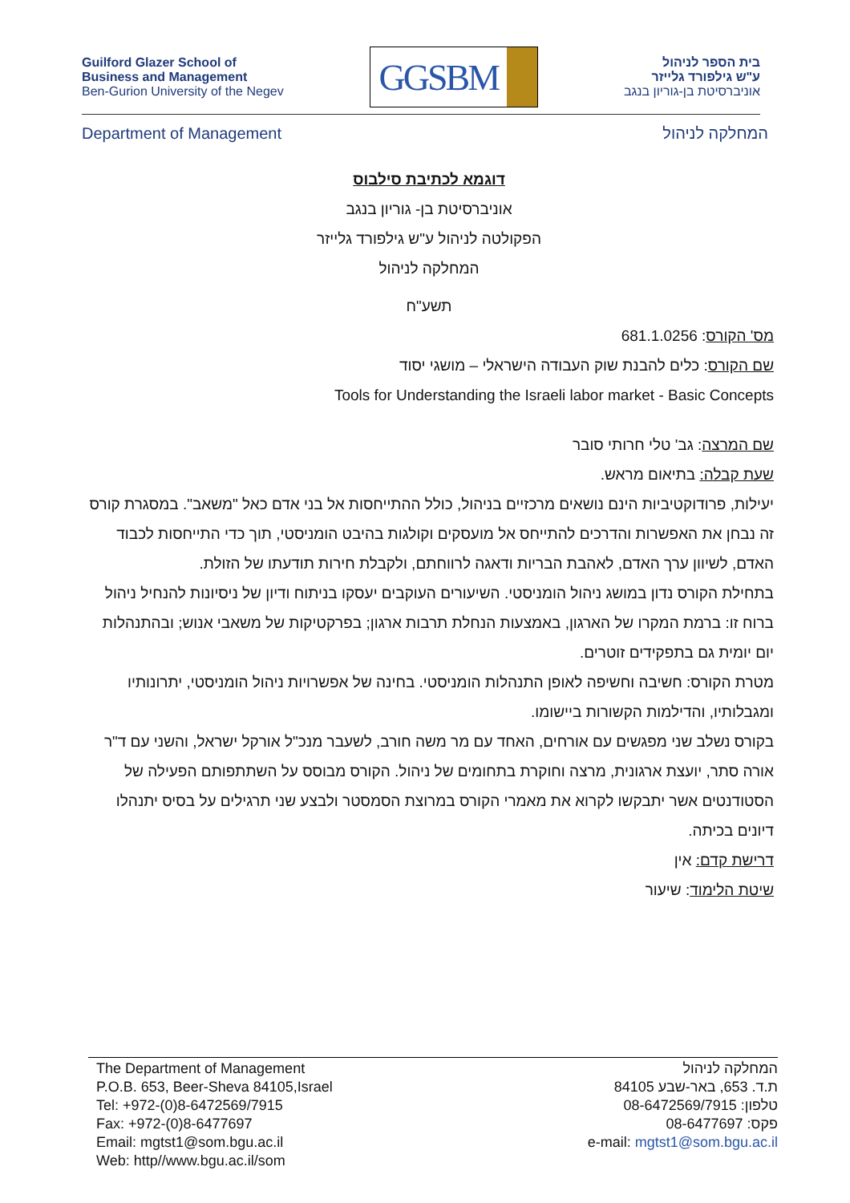Guilford Glazer School of
Business and Management
Ben-Gurion University of the Negev
GGSBM
בית הספר לניהול
ע"ש גילפורד גלייזר
אוניברסיטת בן-גוריון בנגב
Department of Management המחלקה לניהול
דוגמא לכתיבת סילבוס
אוניברסיטת בן- גוריון בנגב
הפקולטה לניהול ע"ש גילפורד גלייזר
המחלקה לניהול
תשע"ח
מס' הקורס: 681.1.0256
שם הקורס: כלים להבנת שוק העבודה הישראלי – מושגי יסוד
Tools for Understanding the Israeli labor market - Basic Concepts
שם המרצה: גב' טלי חרותי סובר
שעת קבלה: בתיאום מראש.
יעילות, פרודוקטיביות הינם נושאים מרכזיים בניהול, כולל ההתייחסות אל בני אדם כאל "משאב". במסגרת קורס זה נבחן את האפשרות והדרכים להתייחס אל מועסקים וקולגות בהיבט הומניסטי, תוך כדי התייחסות לכבוד האדם, לשיוון ערך האדם, לאהבת הבריות ודאגה לרווחתם, ולקבלת חירות תודעתו של הזולת.
בתחילת הקורס נדון במושג ניהול הומניסטי. השיעורים העוקבים יעסקו בניתוח ודיון של ניסיונות להנחיל ניהול ברוח זו: ברמת המקרו של הארגון, באמצעות הנחלת תרבות ארגון; בפרקטיקות של משאבי אנוש; ובהתנהלות יום יומית גם בתפקידים זוטרים.
מטרת הקורס: חשיבה וחשיפה לאופן התנהלות הומניסטי. בחינה של אפשרויות ניהול הומניסטי, יתרונותיו ומגבלותיו, והדילמות הקשורות ביישומו.
בקורס נשלב שני מפגשים עם אורחים, האחד עם מר משה חורב, לשעבר מנכ"ל אורקל ישראל, והשני עם ד"ר אורה סתר, יועצת ארגונית, מרצה וחוקרת בתחומים של ניהול. הקורס מבוסס על השתתפותם הפעילה של הסטודנטים אשר יתבקשו לקרוא את מאמרי הקורס במרוצת הסמסטר ולבצע שני תרגילים על בסיס יתנהלו דיונים בכיתה.
דרישת קדם: אין
שיטת הלימוד: שיעור
The Department of Management
P.O.B. 653, Beer-Sheva 84105,Israel
Tel: +972-(0)8-6472569/7915
Fax: +972-(0)8-6477697
Email: mgtst1@som.bgu.ac.il
Web: http//www.bgu.ac.il/som
המחלקה לניהול
ת.ד. 653, באר-שבע 84105
טלפון: 08-6472569/7915
פקס: 08-6477697
e-mail: mgtst1@som.bgu.ac.il